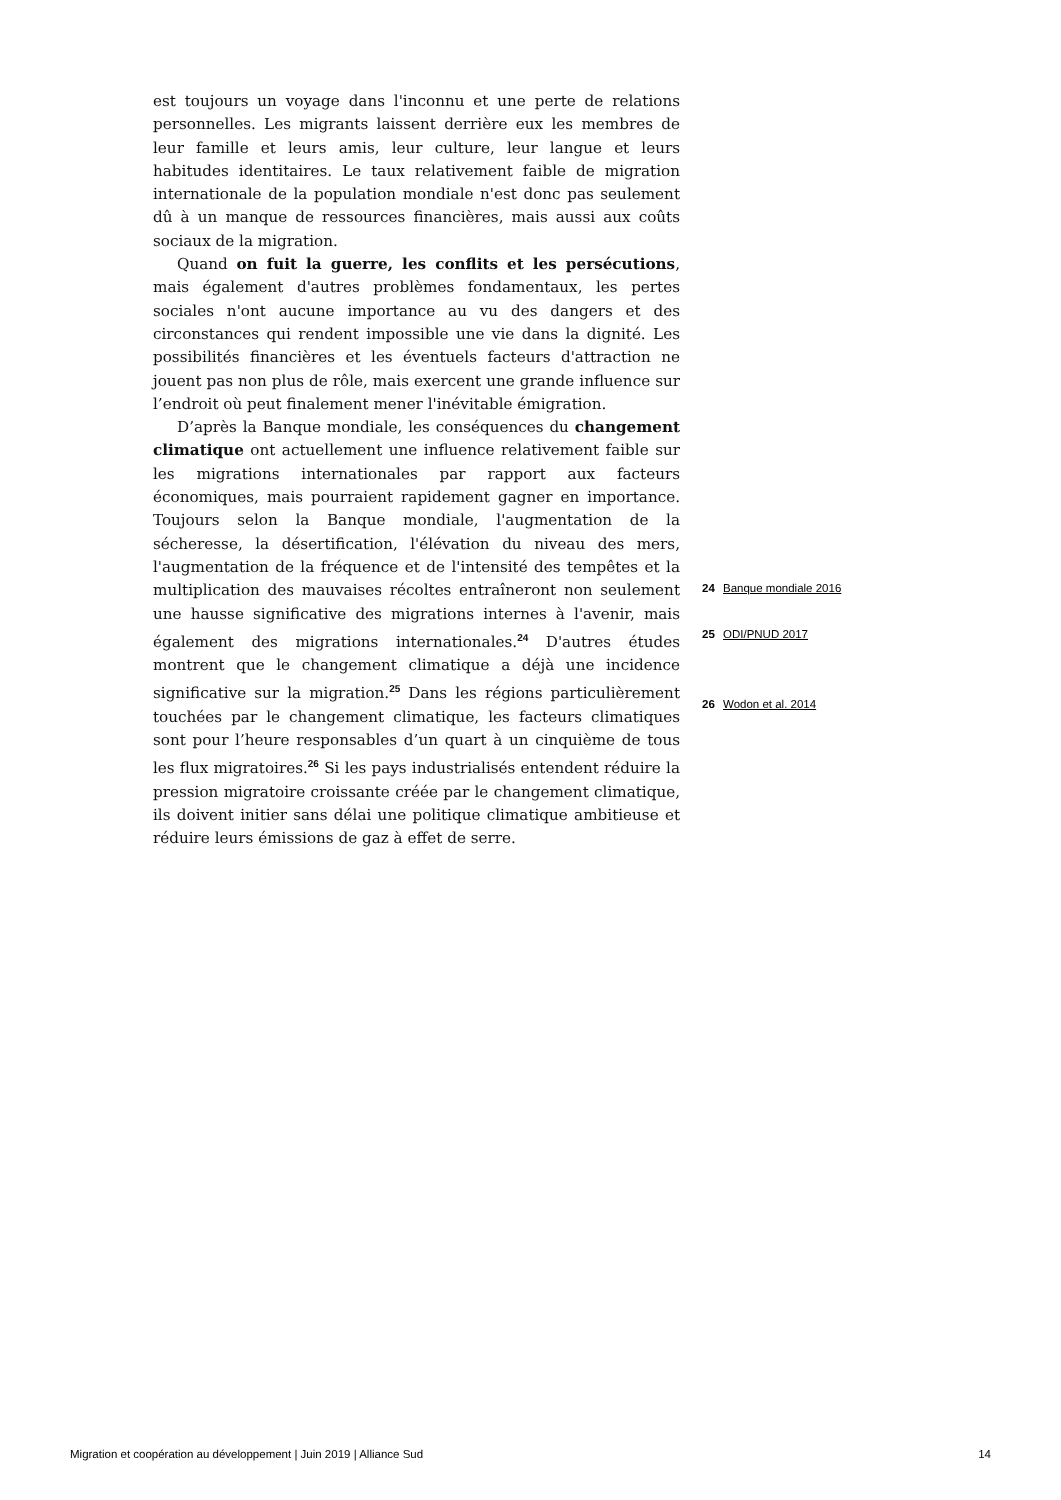est toujours un voyage dans l'inconnu et une perte de relations personnelles. Les migrants laissent derrière eux les membres de leur famille et leurs amis, leur culture, leur langue et leurs habitudes identitaires. Le taux relativement faible de migration internationale de la population mondiale n'est donc pas seulement dû à un manque de ressources financières, mais aussi aux coûts sociaux de la migration.
Quand on fuit la guerre, les conflits et les persécutions, mais également d'autres problèmes fondamentaux, les pertes sociales n'ont aucune importance au vu des dangers et des circonstances qui rendent impossible une vie dans la dignité. Les possibilités financières et les éventuels facteurs d'attraction ne jouent pas non plus de rôle, mais exercent une grande influence sur l’endroit où peut finalement mener l'inévitable émigration.
D’après la Banque mondiale, les conséquences du changement climatique ont actuellement une influence relativement faible sur les migrations internationales par rapport aux facteurs économiques, mais pourraient rapidement gagner en importance. Toujours selon la Banque mondiale, l'augmentation de la sécheresse, la désertification, l'élévation du niveau des mers, l'augmentation de la fréquence et de l'intensité des tempêtes et la multiplication des mauvaises récoltes entraîneront non seulement une hausse significative des migrations internes à l'avenir, mais également des migrations internationales.<sup>24</sup> D'autres études montrent que le changement climatique a déjà une incidence significative sur la migration.<sup>25</sup> Dans les régions particulièrement touchées par le changement climatique, les facteurs climatiques sont pour l’heure responsables d’un quart à un cinquième de tous les flux migratoires.<sup>26</sup> Si les pays industrialisés entendent réduire la pression migratoire croissante créée par le changement climatique, ils doivent initier sans délai une politique climatique ambitieuse et réduire leurs émissions de gaz à effet de serre.
24 Banque mondiale 2016
25 ODI/PNUD 2017
26 Wodon et al. 2014
Migration et coopération au développement | Juin 2019 | Alliance Sud 14